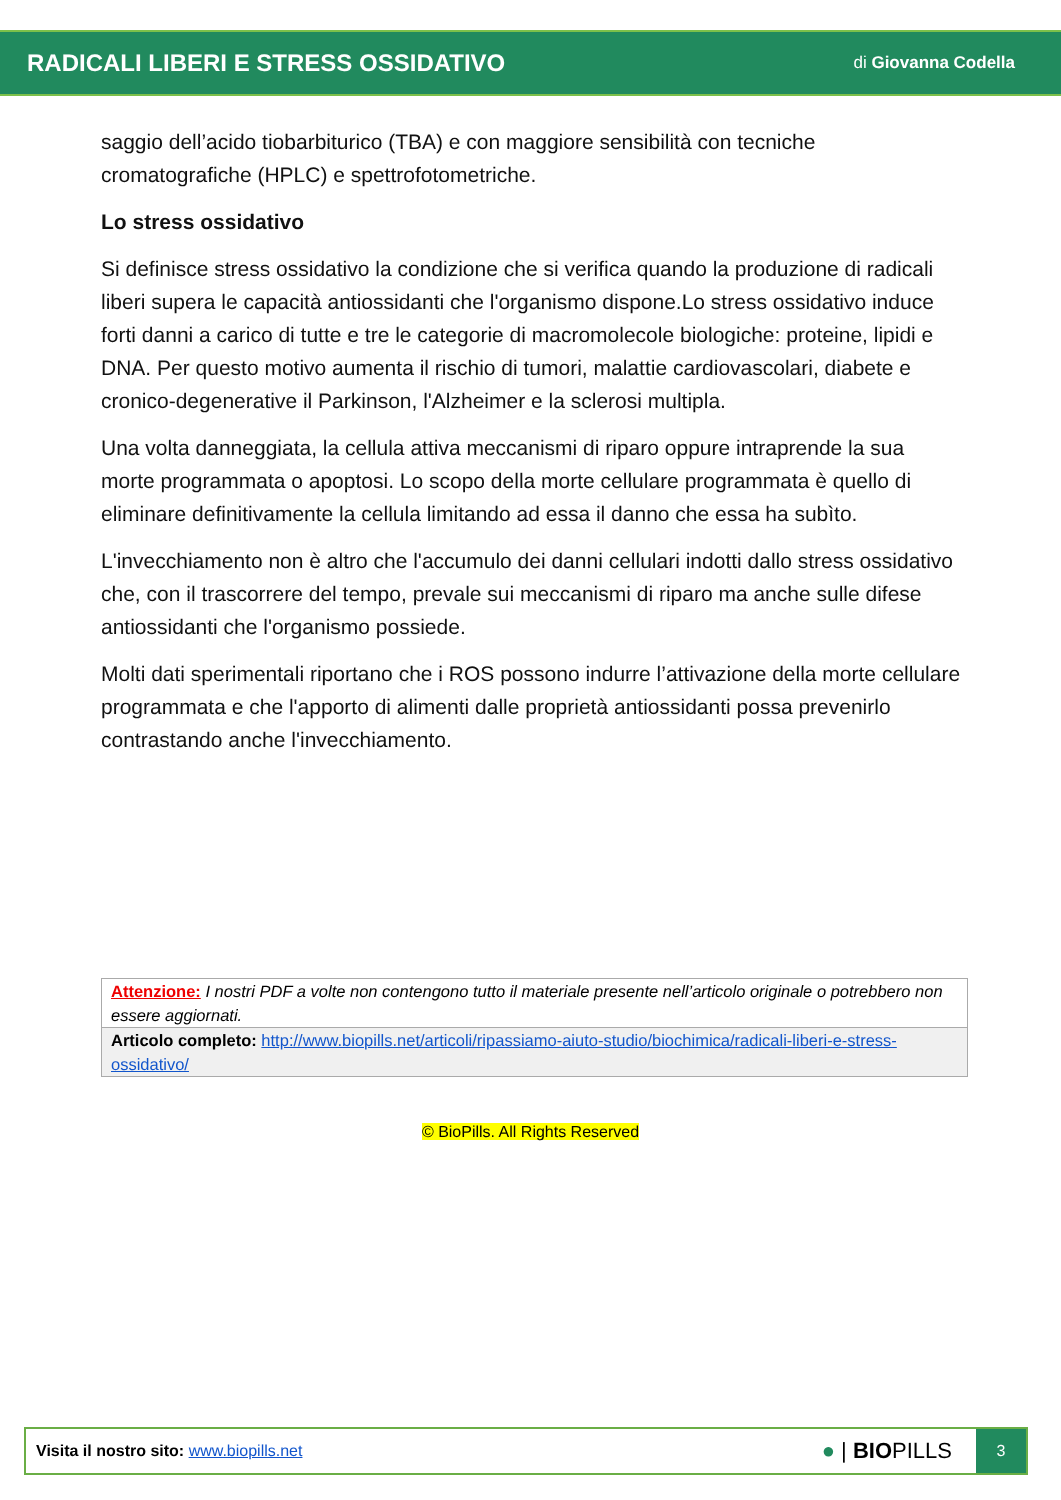RADICALI LIBERI E STRESS OSSIDATIVO
di Giovanna Codella
saggio dell’acido tiobarbiturico (TBA) e con maggiore sensibilità con tecniche cromatografiche (HPLC) e spettrofotometriche.
Lo stress ossidativo
Si definisce stress ossidativo la condizione che si verifica quando la produzione di radicali liberi supera le capacità antiossidanti che l'organismo dispone.Lo stress ossidativo induce forti danni a carico di tutte e tre le categorie di macromolecole biologiche: proteine, lipidi e DNA. Per questo motivo aumenta il rischio di tumori, malattie cardiovascolari, diabete e cronico-degenerative il Parkinson, l'Alzheimer e la sclerosi multipla.
Una volta danneggiata, la cellula attiva meccanismi di riparo oppure intraprende la sua morte programmata o apoptosi. Lo scopo della morte cellulare programmata è quello di eliminare definitivamente la cellula limitando ad essa il danno che essa ha subìto.
L'invecchiamento non è altro che l'accumulo dei danni cellulari indotti dallo stress ossidativo che, con il trascorrere del tempo, prevale sui meccanismi di riparo ma anche sulle difese antiossidanti che l'organismo possiede.
Molti dati sperimentali riportano che i ROS possono indurre l’attivazione della morte cellulare programmata e che l'apporto di alimenti dalle proprietà antiossidanti possa prevenirlo contrastando anche l'invecchiamento.
| Attenzione: I nostri PDF a volte non contengono tutto il materiale presente nell’articolo originale o potrebbero non essere aggiornati. |
| Articolo completo: http://www.biopills.net/articoli/ripassiamo-aiuto-studio/biochimica/radicali-liberi-e-stress-ossidativo/ |
© BioPills. All Rights Reserved
Visita il nostro sito: www.biopills.net
● | BIOPILLS
3